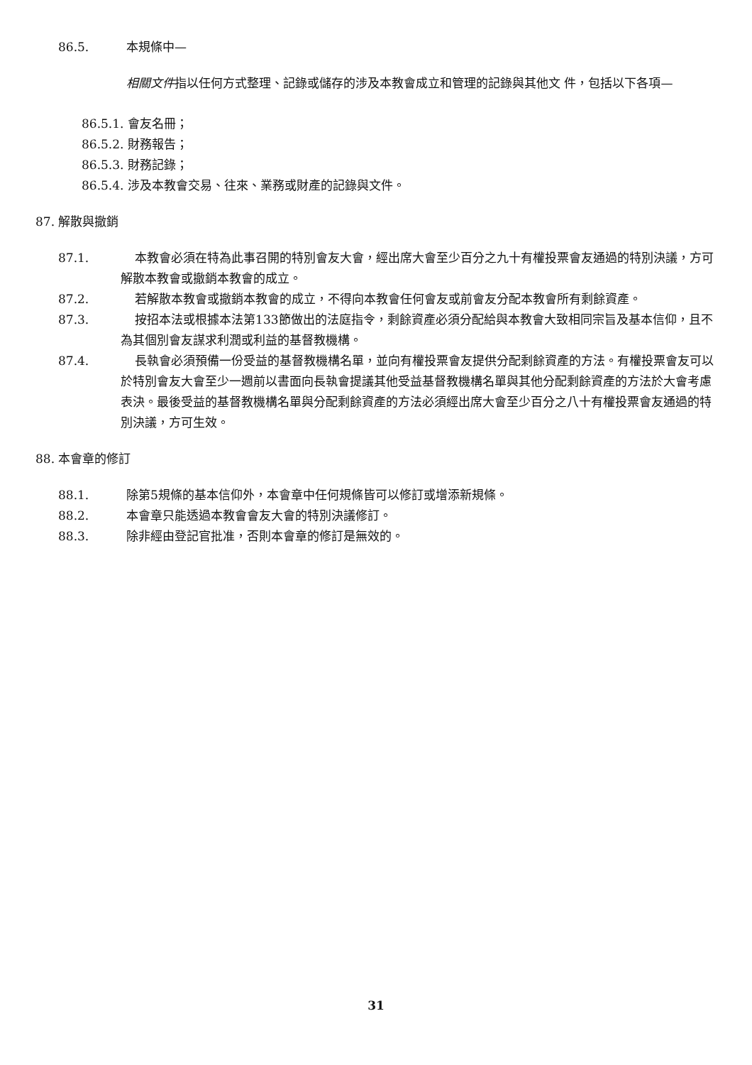86.5. 本規條中—
相關文件指以任何方式整理、記錄或儲存的涉及本教會成立和管理的記錄與其他文 件，包括以下各項—
86.5.1. 會友名冊；
86.5.2. 財務報告；
86.5.3. 財務記錄；
86.5.4. 涉及本教會交易、往來、業務或財產的記錄與文件。
87. 解散與撤銷
87.1. 本教會必須在特為此事召開的特別會友大會，經出席大會至少百分之九十有權投票會友通過的特別決議，方可解散本教會或撤銷本教會的成立。
87.2. 若解散本教會或撤銷本教會的成立，不得向本教會任何會友或前會友分配本教會所有剩餘資產。
87.3. 按招本法或根據本法第133節做出的法庭指令，剩餘資產必須分配給與本教會大致相同宗旨及基本信仰，且不為其個別會友謀求利潤或利益的基督教機構。
87.4. 長執會必須預備一份受益的基督教機構名單，並向有權投票會友提供分配剩餘資產的方法。有權投票會友可以於特別會友大會至少一週前以書面向長執會提議其他受益基督教機構名單與其他分配剩餘資產的方法於大會考慮表決。最後受益的基督教機構名單與分配剩餘資產的方法必須經出席大會至少百分之八十有權投票會友通過的特別決議，方可生效。
88. 本會章的修訂
88.1. 除第5規條的基本信仰外，本會章中任何規條皆可以修訂或增添新規條。
88.2. 本會章只能透過本教會會友大會的特別決議修訂。
88.3. 除非經由登記官批准，否則本會章的修訂是無效的。
31